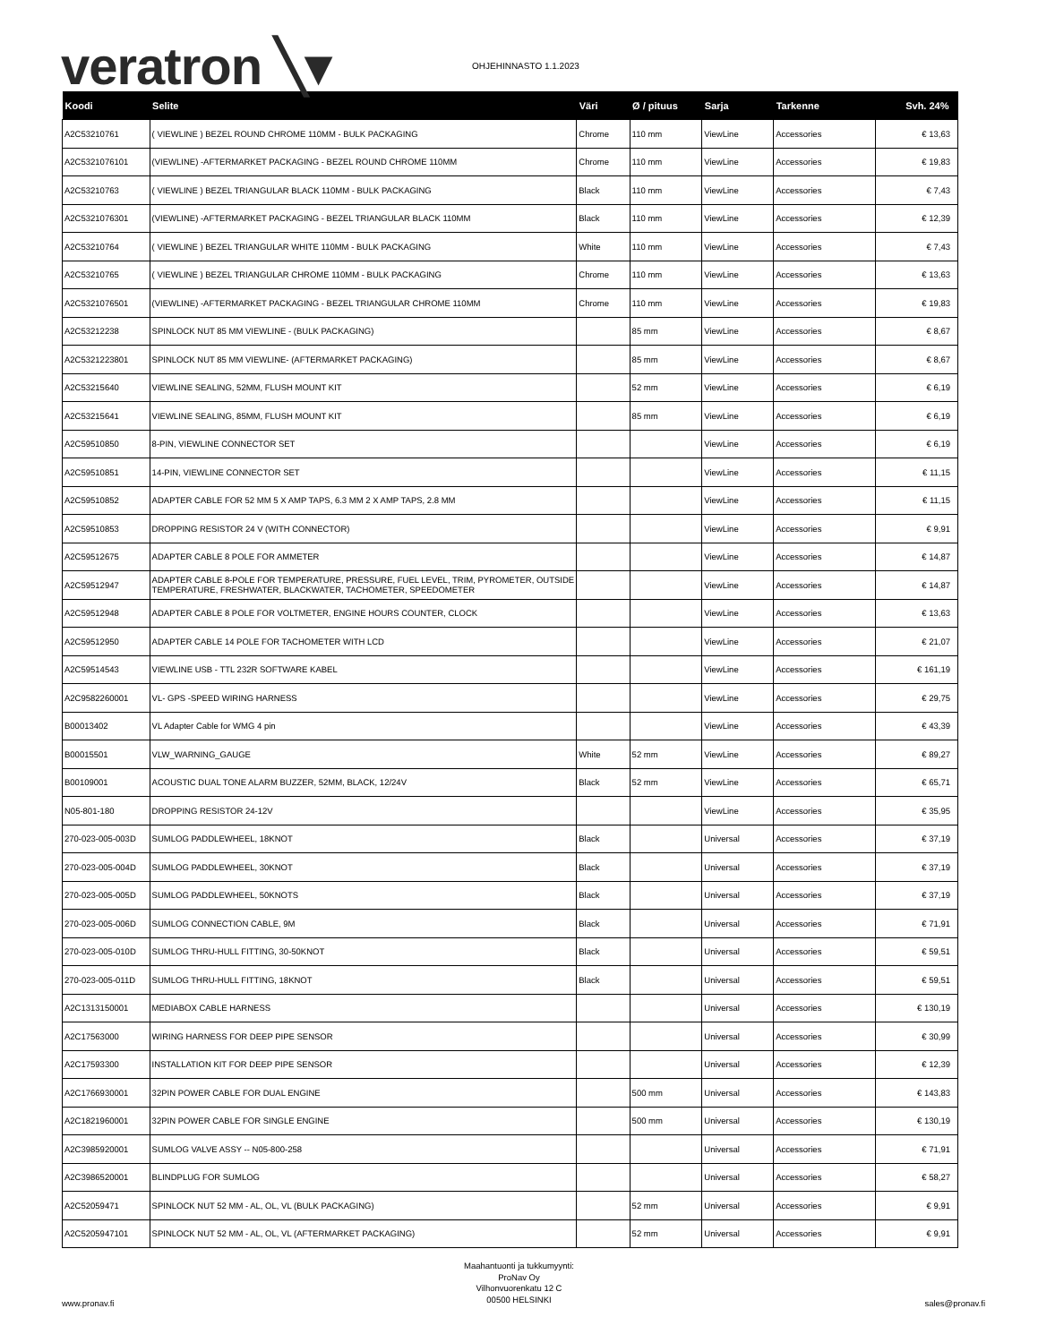veratron ╲▾ OHJEHINNASTO 1.1.2023
| Koodi | Selite | Väri | Ø / pituus | Sarja | Tarkenne | Svh. 24% |
| --- | --- | --- | --- | --- | --- | --- |
| A2C53210761 | ( VIEWLINE ) BEZEL ROUND CHROME 110MM - BULK PACKAGING | Chrome | 110 mm | ViewLine | Accessories | € 13,63 |
| A2C5321076101 | (VIEWLINE) -AFTERMARKET PACKAGING - BEZEL ROUND CHROME 110MM | Chrome | 110 mm | ViewLine | Accessories | € 19,83 |
| A2C53210763 | ( VIEWLINE ) BEZEL TRIANGULAR BLACK 110MM - BULK PACKAGING | Black | 110 mm | ViewLine | Accessories | € 7,43 |
| A2C5321076301 | (VIEWLINE) -AFTERMARKET PACKAGING - BEZEL TRIANGULAR BLACK 110MM | Black | 110 mm | ViewLine | Accessories | € 12,39 |
| A2C53210764 | ( VIEWLINE ) BEZEL TRIANGULAR WHITE 110MM - BULK PACKAGING | White | 110 mm | ViewLine | Accessories | € 7,43 |
| A2C53210765 | ( VIEWLINE ) BEZEL TRIANGULAR CHROME 110MM - BULK PACKAGING | Chrome | 110 mm | ViewLine | Accessories | € 13,63 |
| A2C5321076501 | (VIEWLINE) -AFTERMARKET PACKAGING - BEZEL TRIANGULAR CHROME 110MM | Chrome | 110 mm | ViewLine | Accessories | € 19,83 |
| A2C53212238 | SPINLOCK NUT 85 MM VIEWLINE - (BULK PACKAGING) | | 85 mm | ViewLine | Accessories | € 8,67 |
| A2C5321223801 | SPINLOCK NUT 85 MM VIEWLINE- (AFTERMARKET PACKAGING) | | 85 mm | ViewLine | Accessories | € 8,67 |
| A2C53215640 | VIEWLINE SEALING, 52MM, FLUSH MOUNT KIT | | 52 mm | ViewLine | Accessories | € 6,19 |
| A2C53215641 | VIEWLINE SEALING, 85MM, FLUSH MOUNT KIT | | 85 mm | ViewLine | Accessories | € 6,19 |
| A2C59510850 | 8-PIN, VIEWLINE CONNECTOR SET | | | ViewLine | Accessories | € 6,19 |
| A2C59510851 | 14-PIN, VIEWLINE CONNECTOR SET | | | ViewLine | Accessories | € 11,15 |
| A2C59510852 | ADAPTER CABLE FOR 52 MM 5 X AMP TAPS, 6.3 MM 2 X AMP TAPS, 2.8 MM | | | ViewLine | Accessories | € 11,15 |
| A2C59510853 | DROPPING RESISTOR 24 V (WITH CONNECTOR) | | | ViewLine | Accessories | € 9,91 |
| A2C59512675 | ADAPTER CABLE 8 POLE FOR AMMETER | | | ViewLine | Accessories | € 14,87 |
| A2C59512947 | ADAPTER CABLE 8-POLE FOR TEMPERATURE, PRESSURE, FUEL LEVEL, TRIM, PYROMETER, OUTSIDE TEMPERATURE, FRESHWATER, BLACKWATER, TACHOMETER, SPEEDOMETER | | | ViewLine | Accessories | € 14,87 |
| A2C59512948 | ADAPTER CABLE 8 POLE FOR VOLTMETER, ENGINE HOURS COUNTER, CLOCK | | | ViewLine | Accessories | € 13,63 |
| A2C59512950 | ADAPTER CABLE 14 POLE FOR TACHOMETER WITH LCD | | | ViewLine | Accessories | € 21,07 |
| A2C59514543 | VIEWLINE USB - TTL 232R SOFTWARE KABEL | | | ViewLine | Accessories | € 161,19 |
| A2C9582260001 | VL- GPS -SPEED WIRING HARNESS | | | ViewLine | Accessories | € 29,75 |
| B00013402 | VL Adapter Cable for WMG 4 pin | | | ViewLine | Accessories | € 43,39 |
| B00015501 | VLW_WARNING_GAUGE | White | 52 mm | ViewLine | Accessories | € 89,27 |
| B00109001 | ACOUSTIC DUAL TONE ALARM BUZZER, 52MM, BLACK, 12/24V | Black | 52 mm | ViewLine | Accessories | € 65,71 |
| N05-801-180 | DROPPING RESISTOR 24-12V | | | ViewLine | Accessories | € 35,95 |
| 270-023-005-003D | SUMLOG PADDLEWHEEL, 18KNOT | Black | | Universal | Accessories | € 37,19 |
| 270-023-005-004D | SUMLOG PADDLEWHEEL, 30KNOT | Black | | Universal | Accessories | € 37,19 |
| 270-023-005-005D | SUMLOG PADDLEWHEEL, 50KNOTS | Black | | Universal | Accessories | € 37,19 |
| 270-023-005-006D | SUMLOG CONNECTION CABLE, 9M | Black | | Universal | Accessories | € 71,91 |
| 270-023-005-010D | SUMLOG THRU-HULL FITTING, 30-50KNOT | Black | | Universal | Accessories | € 59,51 |
| 270-023-005-011D | SUMLOG THRU-HULL FITTING, 18KNOT | Black | | Universal | Accessories | € 59,51 |
| A2C1313150001 | MEDIABOX CABLE HARNESS | | | Universal | Accessories | € 130,19 |
| A2C17563000 | WIRING HARNESS FOR DEEP PIPE SENSOR | | | Universal | Accessories | € 30,99 |
| A2C17593300 | INSTALLATION KIT FOR DEEP PIPE SENSOR | | | Universal | Accessories | € 12,39 |
| A2C1766930001 | 32PIN POWER CABLE FOR DUAL ENGINE | | 500 mm | Universal | Accessories | € 143,83 |
| A2C1821960001 | 32PIN POWER CABLE FOR SINGLE ENGINE | | 500 mm | Universal | Accessories | € 130,19 |
| A2C3985920001 | SUMLOG VALVE ASSY -- N05-800-258 | | | Universal | Accessories | € 71,91 |
| A2C3986520001 | BLINDPLUG FOR SUMLOG | | | Universal | Accessories | € 58,27 |
| A2C52059471 | SPINLOCK NUT 52 MM - AL, OL, VL (BULK PACKAGING) | | 52 mm | Universal | Accessories | € 9,91 |
| A2C5205947101 | SPINLOCK NUT 52 MM - AL, OL, VL (AFTERMARKET PACKAGING) | | 52 mm | Universal | Accessories | € 9,91 |
Maahantuonti ja tukkumyynti:
ProNav Oy
Vilhonvuorenkatu 12 C
00500 HELSINKI
www.pronav.fi sales@pronav.fi